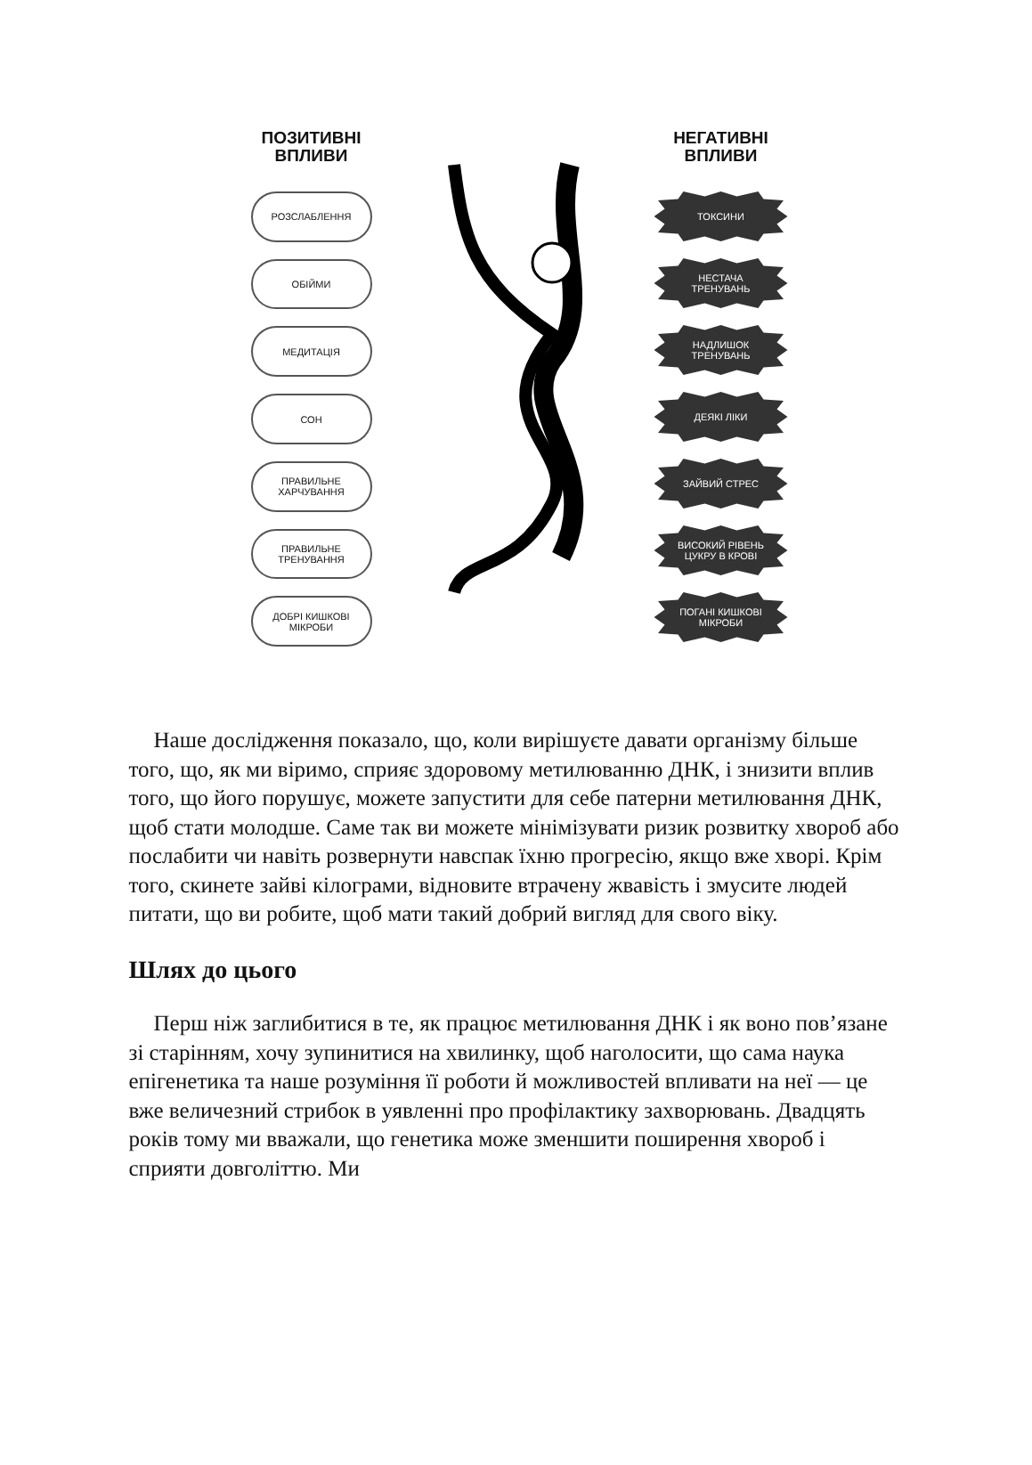ПОЗИТИВНІ
ВПЛИВИ
РОЗСЛАБЛЕННЯ
ОБІЙМИ
МЕДИТАЦІЯ
СОН
ПРАВИЛЬНЕ
ХАРЧУВАННЯ
ПРАВИЛЬНЕ
ТРЕНУВАННЯ
ДОБРІ КИШКОВІ
МІКРОБИ
НЕГАТИВНІ
ВПЛИВИ
ТОКСИНИ
НЕСТАЧА
ТРЕНУВАНЬ
НАДЛИШОК
ТРЕНУВАНЬ
ДЕЯКІ ЛІКИ
ЗАЙВИЙ СТРЕС
ВИСОКИЙ РІВЕНЬ
ЦУКРУ В КРОВІ
ПОГАНІ КИШКОВІ
МІКРОБИ
Наше дослідження показало, що, коли вирішуєте давати організму більше того, що, як ми віримо, сприяє здоровому метилюванню ДНК, і знизити вплив того, що його порушує, можете запустити для себе патерни метилювання ДНК, щоб стати молодше. Саме так ви можете мінімізувати ризик розвитку хвороб або послабити чи навіть розвернути навспак їхню прогресію, якщо вже хворі. Крім того, скинете зайві кілограми, відновите втрачену жвавість і змусите людей питати, що ви робите, щоб мати такий добрий вигляд для свого віку.
Шлях до цього
Перш ніж заглибитися в те, як працює метилювання ДНК і як воно пов’язане зі старінням, хочу зупинитися на хвилинку, щоб наголосити, що сама наука епігенетика та наше розуміння її роботи й можливостей впливати на неї — це вже величезний стрибок в уявленні про профілактику захворювань. Двадцять років тому ми вважали, що генетика може зменшити поширення хвороб і сприяти довголіттю. Ми